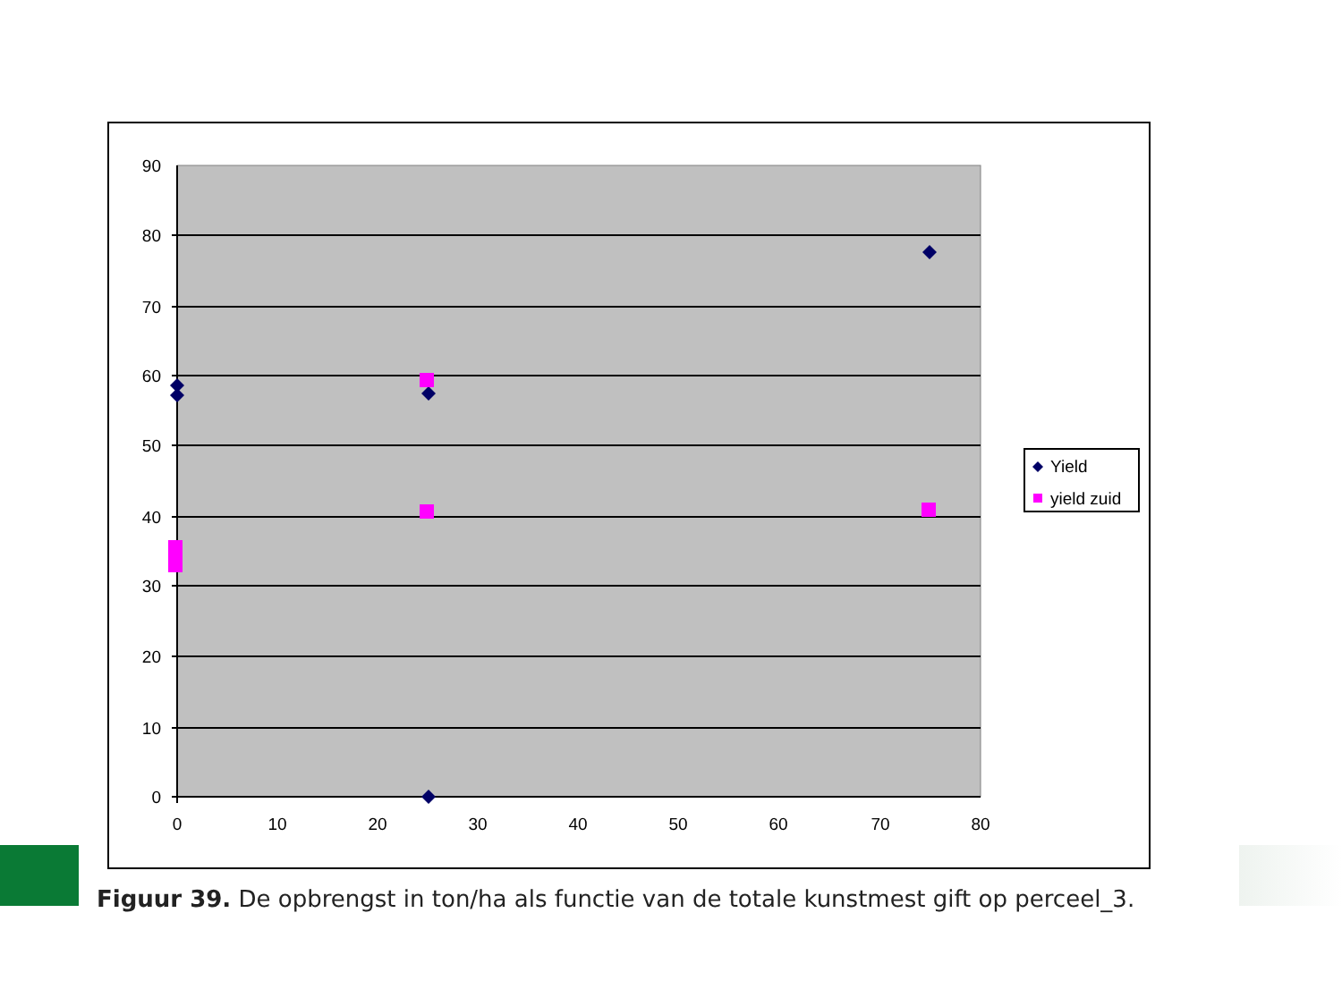90
80
70
60
50
40
30
20
10
0
0
10
20
30
40
50
60
70
80
Yield
yield zuid
Figuur 39. De opbrengst in ton/ha als functie van de totale kunstmest gift op perceel_3.